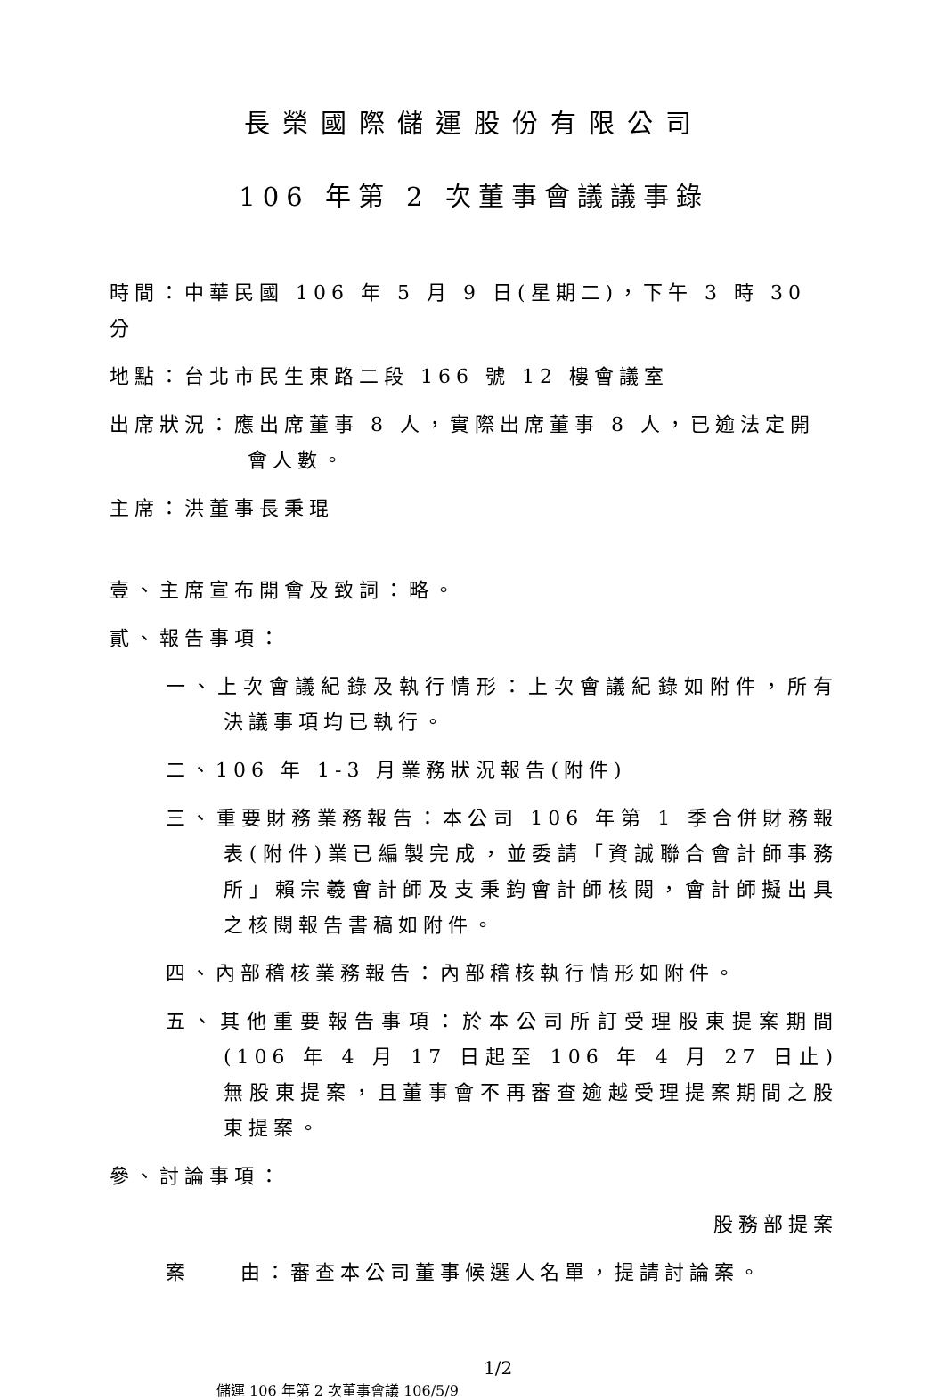長榮國際儲運股份有限公司
106 年第 2 次董事會議議事錄
時間：中華民國 106 年 5 月 9 日(星期二)，下午 3 時 30 分
地點：台北市民生東路二段 166 號 12 樓會議室
出席狀況：應出席董事 8 人，實際出席董事 8 人，已逾法定開會人數。
主席：洪董事長秉琨
壹、主席宣布開會及致詞：略。
貳、報告事項：
一、上次會議紀錄及執行情形：上次會議紀錄如附件，所有決議事項均已執行。
二、106 年 1-3 月業務狀況報告(附件)
三、重要財務業務報告：本公司 106 年第 1 季合併財務報表(附件)業已編製完成，並委請「資誠聯合會計師事務所」賴宗羲會計師及支秉鈞會計師核閱，會計師擬出具之核閱報告書稿如附件。
四、內部稽核業務報告：內部稽核執行情形如附件。
五、其他重要報告事項：於本公司所訂受理股東提案期間(106 年 4 月 17 日起至 106 年 4 月 27 日止)無股東提案，且董事會不再審查逾越受理提案期間之股東提案。
參、討論事項：
股務部提案
案  由：審查本公司董事候選人名單，提請討論案。
1/2 儲運 106 年第 2 次董事會議 106/5/9